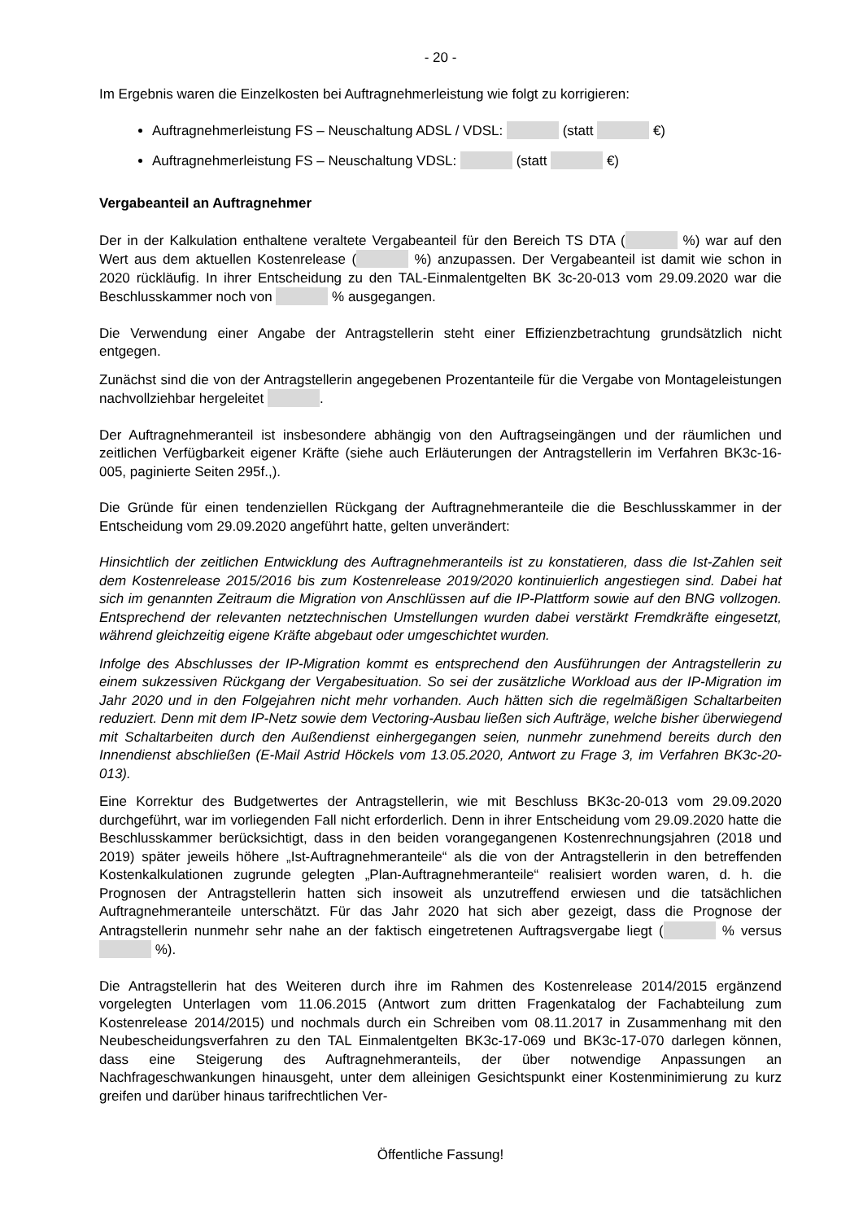- 20 -
Im Ergebnis waren die Einzelkosten bei Auftragnehmerleistung wie folgt zu korrigieren:
Auftragnehmerleistung FS – Neuschaltung ADSL / VDSL: (statt €)
Auftragnehmerleistung FS – Neuschaltung VDSL: (statt €)
Vergabeanteil an Auftragnehmer
Der in der Kalkulation enthaltene veraltete Vergabeanteil für den Bereich TS DTA ( %) war auf den Wert aus dem aktuellen Kostenrelease ( %) anzupassen. Der Vergabeanteil ist damit wie schon in 2020 rückläufig. In ihrer Entscheidung zu den TAL-Einmalentgelten BK 3c-20-013 vom 29.09.2020 war die Beschlusskammer noch von % ausgegangen.
Die Verwendung einer Angabe der Antragstellerin steht einer Effizienzbetrachtung grundsätzlich nicht entgegen.
Zunächst sind die von der Antragstellerin angegebenen Prozentanteile für die Vergabe von Montageleistungen nachvollziehbar hergeleitet .
Der Auftragnehmeranteil ist insbesondere abhängig von den Auftragseingängen und der räumlichen und zeitlichen Verfügbarkeit eigener Kräfte (siehe auch Erläuterungen der Antragstellerin im Verfahren BK3c-16-005, paginierte Seiten 295f.,).
Die Gründe für einen tendenziellen Rückgang der Auftragnehmeranteile die die Beschlusskammer in der Entscheidung vom 29.09.2020 angeführt hatte, gelten unverändert:
Hinsichtlich der zeitlichen Entwicklung des Auftragnehmeranteils ist zu konstatieren, dass die Ist-Zahlen seit dem Kostenrelease 2015/2016 bis zum Kostenrelease 2019/2020 kontinuierlich angestiegen sind. Dabei hat sich im genannten Zeitraum die Migration von Anschlüssen auf die IP-Plattform sowie auf den BNG vollzogen. Entsprechend der relevanten netztechnischen Umstellungen wurden dabei verstärkt Fremdkräfte eingesetzt, während gleichzeitig eigene Kräfte abgebaut oder umgeschichtet wurden.
Infolge des Abschlusses der IP-Migration kommt es entsprechend den Ausführungen der Antragstellerin zu einem sukzessiven Rückgang der Vergabesituation. So sei der zusätzliche Workload aus der IP-Migration im Jahr 2020 und in den Folgejahren nicht mehr vorhanden. Auch hätten sich die regelmäßigen Schaltarbeiten reduziert. Denn mit dem IP-Netz sowie dem Vectoring-Ausbau ließen sich Aufträge, welche bisher überwiegend mit Schaltarbeiten durch den Außendienst einhergegangen seien, nunmehr zunehmend bereits durch den Innendienst abschließen (E-Mail Astrid Höckels vom 13.05.2020, Antwort zu Frage 3, im Verfahren BK3c-20-013).
Eine Korrektur des Budgetwertes der Antragstellerin, wie mit Beschluss BK3c-20-013 vom 29.09.2020 durchgeführt, war im vorliegenden Fall nicht erforderlich. Denn in ihrer Entscheidung vom 29.09.2020 hatte die Beschlusskammer berücksichtigt, dass in den beiden vorangegangenen Kostenrechnungsjahren (2018 und 2019) später jeweils höhere „Ist-Auftragnehmeranteile“ als die von der Antragstellerin in den betreffenden Kostenkalkulationen zugrunde gelegten „Plan-Auftragnehmeranteile“ realisiert worden waren, d. h. die Prognosen der Antragstellerin hatten sich insoweit als unzutreffend erwiesen und die tatsächlichen Auftragnehmeranteile unterschätzt. Für das Jahr 2020 hat sich aber gezeigt, dass die Prognose der Antragstellerin nunmehr sehr nahe an der faktisch eingetretenen Auftragsvergabe liegt ( % versus %).
Die Antragstellerin hat des Weiteren durch ihre im Rahmen des Kostenrelease 2014/2015 ergänzend vorgelegten Unterlagen vom 11.06.2015 (Antwort zum dritten Fragenkatalog der Fachabteilung zum Kostenrelease 2014/2015) und nochmals durch ein Schreiben vom 08.11.2017 in Zusammenhang mit den Neubescheidungsverfahren zu den TAL Einmalentgelten BK3c-17-069 und BK3c-17-070 darlegen können, dass eine Steigerung des Auftragnehmeranteils, der über notwendige Anpassungen an Nachfrageschwankungen hinausgeht, unter dem alleinigen Gesichtspunkt einer Kostenminimierung zu kurz greifen und darüber hinaus tarifrechtlichen Ver-
Öffentliche Fassung!